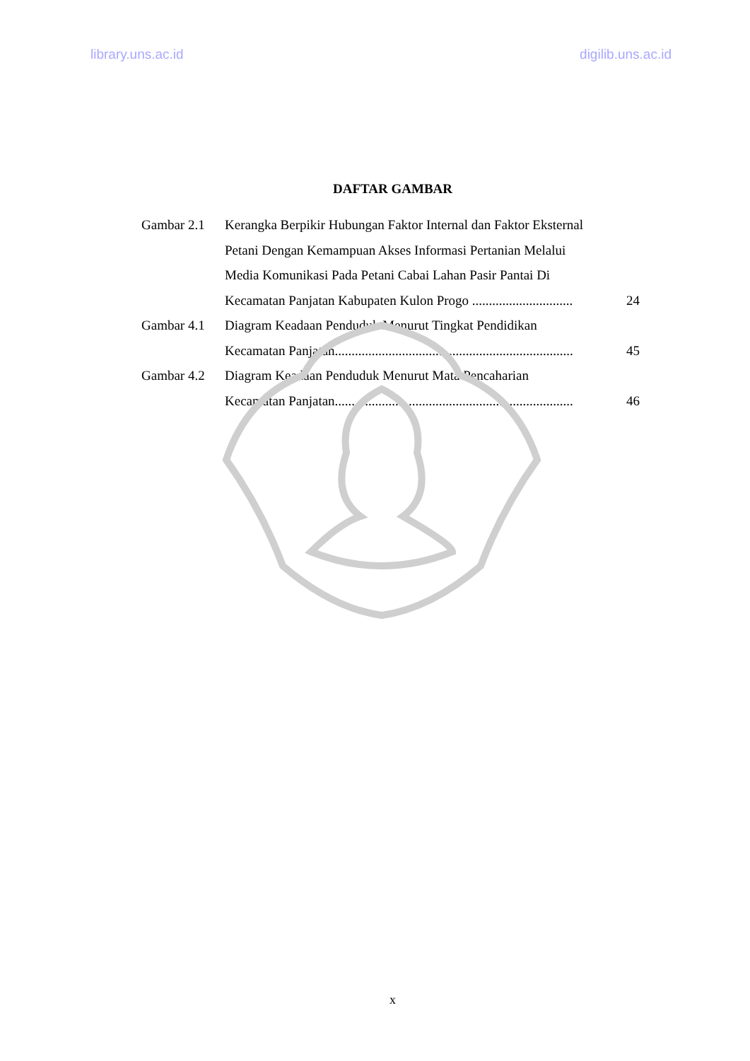library.uns.ac.id digilib.uns.ac.id
DAFTAR GAMBAR
Gambar 2.1 Kerangka Berpikir Hubungan Faktor Internal dan Faktor Eksternal
Petani Dengan Kemampuan Akses Informasi Pertanian Melalui
Media Komunikasi Pada Petani Cabai Lahan Pasir Pantai Di
Kecamatan Panjatan Kabupaten Kulon Progo .............................. 24
Gambar 4.1 Diagram Keadaan Penduduk Menurut Tingkat Pendidikan
Kecamatan Panjatan....................................................................... 45
Gambar 4.2 Diagram Keadaan Penduduk Menurut Mata Pencaharian
Kecamatan Panjatan....................................................................... 46
x